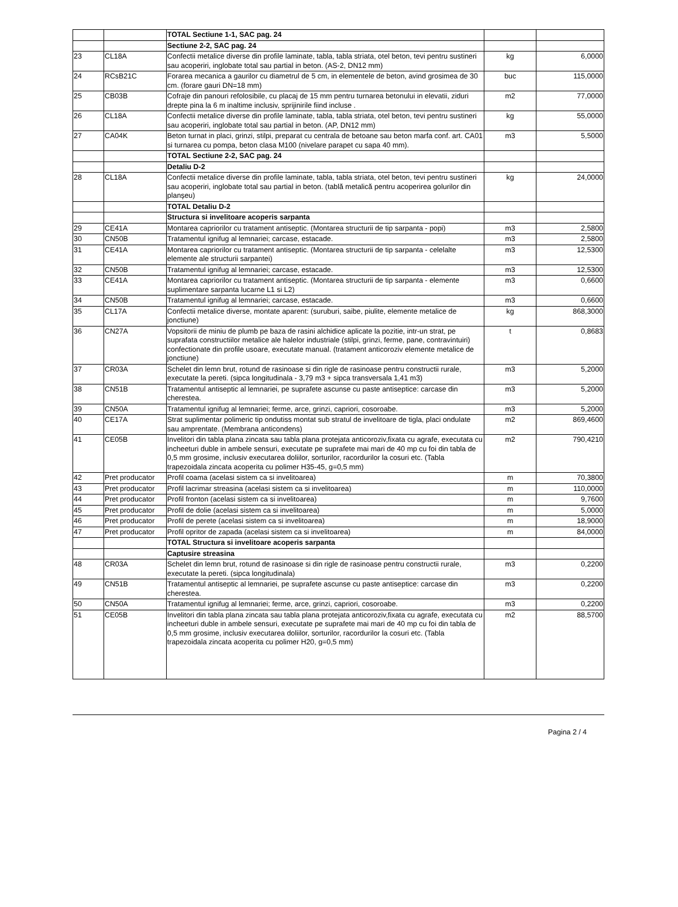| | | TOTAL Sectiune 1-1, SAC pag. 24 | | |
| | | Sectiune 2-2, SAC pag. 24 | | |
| 23 | CL18A | Confectii metalice diverse din profile laminate, tabla, tabla striata, otel beton, tevi pentru sustineri sau acoperiri, inglobate total sau partial in beton. (AS-2, DN12 mm) | kg | 6,0000 |
| 24 | RCsB21C | Forarea mecanica a gaurilor cu diametrul de 5 cm, in elementele de beton, avind grosimea de 30 cm. (forare gauri DN=18 mm) | buc | 115,0000 |
| 25 | CB03B | Cofraje din panouri refolosibile, cu placaj de 15 mm pentru turnarea betonului in elevatii, ziduri drepte pina la 6 m inaltime inclusiv, sprijinirile fiind incluse . | m2 | 77,0000 |
| 26 | CL18A | Confectii metalice diverse din profile laminate, tabla, tabla striata, otel beton, tevi pentru sustineri sau acoperiri, inglobate total sau partial in beton. (AP, DN12 mm) | kg | 55,0000 |
| 27 | CA04K | Beton turnat in placi, grinzi, stilpi, preparat cu centrala de betoane sau beton marfa conf. art. CA01 si turnarea cu pompa, beton clasa M100 (nivelare parapet cu sapa 40 mm). | m3 | 5,5000 |
| | | TOTAL Sectiune 2-2, SAC pag. 24 | | |
| | | Detaliu D-2 | | |
| 28 | CL18A | Confectii metalice diverse din profile laminate, tabla, tabla striata, otel beton, tevi pentru sustineri sau acoperiri, inglobate total sau partial in beton. (tablă metalică pentru acoperirea golurilor din planșeu) | kg | 24,0000 |
| | | TOTAL Detaliu D-2 | | |
| | | Structura si invelitoare acoperis sarpanta | | |
| 29 | CE41A | Montarea capriorilor cu tratament antiseptic. (Montarea structurii de tip sarpanta - popi) | m3 | 2,5800 |
| 30 | CN50B | Tratamentul ignifug al lemnariei; carcase, estacade. | m3 | 2,5800 |
| 31 | CE41A | Montarea capriorilor cu tratament antiseptic. (Montarea structurii de tip sarpanta - celelalte elemente ale structurii sarpantei) | m3 | 12,5300 |
| 32 | CN50B | Tratamentul ignifug al lemnariei; carcase, estacade. | m3 | 12,5300 |
| 33 | CE41A | Montarea capriorilor cu tratament antiseptic. (Montarea structurii de tip sarpanta - elemente suplimentare sarpanta lucarne L1 si L2) | m3 | 0,6600 |
| 34 | CN50B | Tratamentul ignifug al lemnariei; carcase, estacade. | m3 | 0,6600 |
| 35 | CL17A | Confectii metalice diverse, montate aparent: (suruburi, saibe, piulite, elemente metalice de jonctiune) | kg | 868,3000 |
| 36 | CN27A | Vopsitorii de miniu de plumb pe baza de rasini alchidice aplicate la pozitie, intr-un strat, pe suprafata constructiilor metalice ale halelor industriale (stilpi, grinzi, ferme, pane, contravintuiri) confectionate din profile usoare, executate manual. (tratament anticoroziv elemente metalice de jonctiune) | t | 0,8683 |
| 37 | CR03A | Schelet din lemn brut, rotund de rasinoase si din rigle de rasinoase pentru constructii rurale, executate la pereti. (sipca longitudinala - 3,79 m3 + sipca transversala 1,41 m3) | m3 | 5,2000 |
| 38 | CN51B | Tratamentul antiseptic al lemnariei, pe suprafete ascunse cu paste antiseptice: carcase din cherestea. | m3 | 5,2000 |
| 39 | CN50A | Tratamentul ignifug al lemnariei; ferme, arce, grinzi, capriori, cosoroabe. | m3 | 5,2000 |
| 40 | CE17A | Strat suplimentar polimeric tip ondutiss montat sub stratul de invelitoare de tigla, placi ondulate sau amprentate. (Membrana anticondens) | m2 | 869,4600 |
| 41 | CE05B | Invelitori din tabla plana zincata sau tabla plana protejata anticoroziv,fixata cu agrafe, executata cu incheeturi duble in ambele sensuri, executate pe suprafete mai mari de 40 mp cu foi din tabla de 0,5 mm grosime, inclusiv executarea doliilor, sorturilor, racordurilor la cosuri etc. (Tabla trapezoidala zincata acoperita cu polimer H35-45, g=0,5 mm) | m2 | 790,4210 |
| 42 | Pret producator | Profil coama (acelasi sistem ca si invelitoarea) | m | 70,3800 |
| 43 | Pret producator | Profil lacrimar streasina (acelasi sistem ca si invelitoarea) | m | 110,0000 |
| 44 | Pret producator | Profil fronton (acelasi sistem ca si invelitoarea) | m | 9,7600 |
| 45 | Pret producator | Profil de dolie (acelasi sistem ca si invelitoarea) | m | 5,0000 |
| 46 | Pret producator | Profil de perete (acelasi sistem ca si invelitoarea) | m | 18,9000 |
| 47 | Pret producator | Profil opritor de zapada (acelasi sistem ca si invelitoarea) | m | 84,0000 |
| | | TOTAL Structura si invelitoare acoperis sarpanta | | |
| | | Captusire streasina | | |
| 48 | CR03A | Schelet din lemn brut, rotund de rasinoase si din rigle de rasinoase pentru constructii rurale, executate la pereti. (sipca longitudinala) | m3 | 0,2200 |
| 49 | CN51B | Tratamentul antiseptic al lemnariei, pe suprafete ascunse cu paste antiseptice: carcase din cherestea. | m3 | 0,2200 |
| 50 | CN50A | Tratamentul ignifug al lemnariei; ferme, arce, grinzi, capriori, cosoroabe. | m3 | 0,2200 |
| 51 | CE05B | Invelitori din tabla plana zincata sau tabla plana protejata anticoroziv,fixata cu agrafe, executata cu incheeturi duble in ambele sensuri, executate pe suprafete mai mari de 40 mp cu foi din tabla de 0,5 mm grosime, inclusiv executarea doliilor, sorturilor, racordurilor la cosuri etc. (Tabla trapezoidala zincata acoperita cu polimer H20, g=0,5 mm) | m2 | 88,5700 |
Pagina 2 / 4